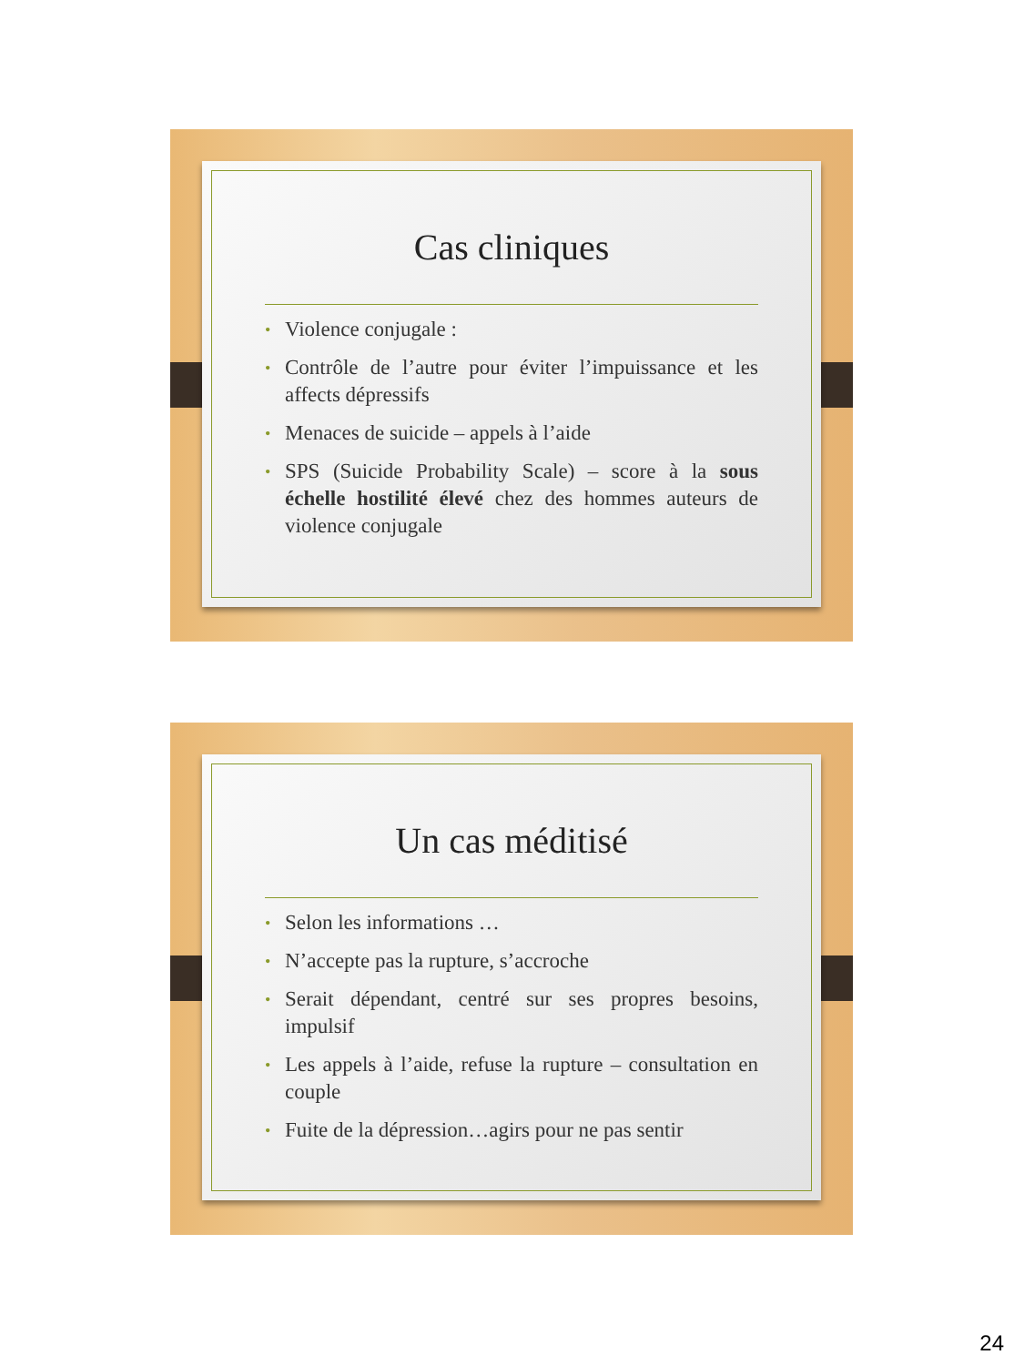Cas cliniques
• Violence conjugale :
• Contrôle de l’autre pour éviter l’impuissance et les affects dépressifs
• Menaces de suicide – appels à l’aide
• SPS (Suicide Probability Scale) – score à la sous échelle hostilité élevé chez des hommes auteurs de violence conjugale
Un cas méditisé
• Selon les informations …
• N’accepte pas la rupture, s’accroche
• Serait dépendant, centré sur ses propres besoins, impulsif
• Les appels à l’aide, refuse la rupture – consultation en couple
• Fuite de la dépression…agirs pour ne pas sentir
24